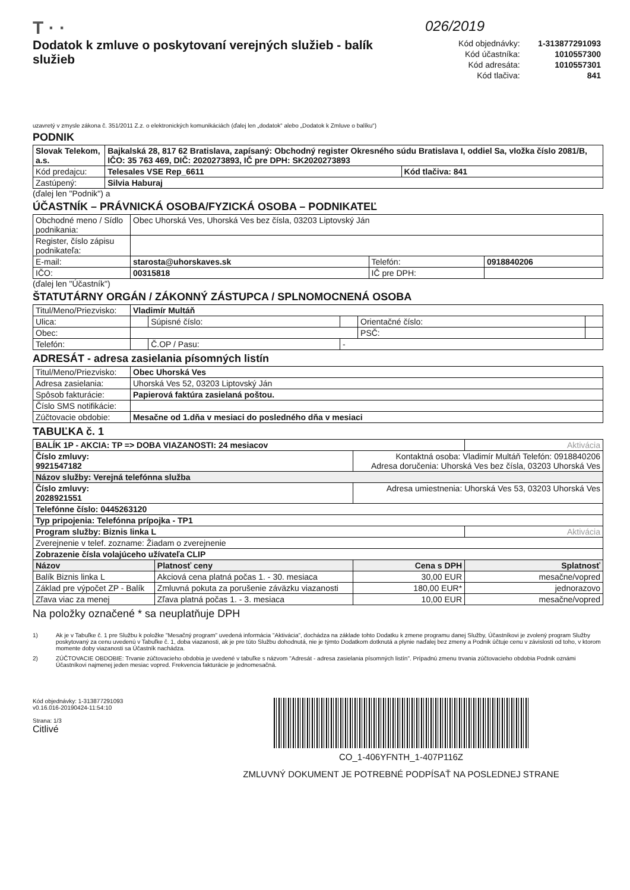T · ·
026/2019
Dodatok k zmluve o poskytovaní verejných služieb - balík služieb
| Kód objednávky: | 1-313877291093 |
| Kód účastníka: | 1010557300 |
| Kód adresáta: | 1010557301 |
| Kód tlačiva: | 841 |
uzavretý v zmysle zákona č. 351/2011 Z.z. o elektronických komunikáciách (ďalej len „dodatok“ alebo „Dodatok k Zmluve o balíku“)
PODNIK
| Slovak Telekom, a.s. | Bajkalská 28, 817 62 Bratislava, zapísaný: Obchodný register Okresného súdu Bratislava I, oddiel Sa, vložka číslo 2081/B, IČO: 35 763 469, DIČ: 2020273893, IČ pre DPH: SK2020273893 | |
| Kód predajcu: | Telesales VSE Rep_6611 | Kód tlačiva: 841 |
| Zastúpený: | Silvia Haburaj | |
(ďalej len "Podnik") a
ÚČASTNÍK – PRÁVNICKÁ OSOBA/FYZICKÁ OSOBA – PODNIKATEĽ
| Obchodné meno / Sídlo podnikania: | Obec Uhorská Ves, Uhorská Ves bez čísla, 03203 Liptovský Ján | | |
| Register, číslo zápisu podnikateľa: | | | |
| E-mail: | starosta@uhorskaves.sk | Telefón: | 0918840206 |
| IČO: | 00315818 | IČ pre DPH: | |
(ďalej len "Účastník")
ŠTATUTÁRNY ORGÁN / ZÁKONNÝ ZÁSTUPCA / SPLNOMOCNENÁ OSOBA
| Titul/Meno/Priezvisko: | Vladimír Multáň | | | | |
| Ulica: | | Súpisné číslo: | | Orientačné číslo: | |
| Obec: | | | | PSČ: | |
| Telefón: | | Č.OP / Pasu: | - | | |
ADRESÁT - adresa zasielania písomných listín
| Titul/Meno/Priezvisko: | Obec Uhorská Ves |
| Adresa zasielania: | Uhorská Ves 52, 03203 Liptovský Ján |
| Spôsob fakturácie: | Papierová faktúra zasielaná poštou. |
| Číslo SMS notifikácie: | |
| Zúčtovacie obdobie: | Mesačne od 1.dňa v mesiaci do posledného dňa v mesiaci |
TABUĽKA č. 1
| BALÍK 1P - AKCIA: TP => DOBA VIAZANOSTI: 24 mesiacov | | | Aktivácia |
| Číslo zmluvy: 9921547182 | | Kontaktná osoba: Vladimír Multáň Telefón: 0918840206 Adresa doručenia: Uhorská Ves bez čísla, 03203 Uhorská Ves | |
| Názov služby: Verejná telefónna služba | | | |
| Číslo zmluvy: 2028921551 | | Adresa umiestnenia: Uhorská Ves 53, 03203 Uhorská Ves | |
| Telefónne číslo: 0445263120 | | | |
| Typ pripojenia: Telefónna prípojka - TP1 | | | |
| Program služby: Biznis linka L | | | Aktivácia |
| Zverejnenie v telef. zozname: Žiadam o zverejnenie | | | |
| Zobrazenie čísla volajúceho užívateľa CLIP | | | |
| Názov | Platnosť ceny | Cena s DPH | Splatnosť |
| Balík Biznis linka L | Akciová cena platná počas 1. - 30. mesiaca | 30,00 EUR | mesačne/vopred |
| Základ pre výpočet ZP - Balík | Zmluvná pokuta za porušenie záväzku viazanosti | 180,00 EUR* | jednorazovo |
| Zľava viac za menej | Zľava platná počas 1. - 3. mesiaca | 10,00 EUR | mesačne/vopred |
Na položky označené * sa neuplatňuje DPH
1) Ak je v Tabuľke č. 1 pre Službu k položke "Mesačný program" uvedená informácia "Aktivácia", dochádza na základe tohto Dodatku k zmene programu danej Služby, Účastníkovi je zvolený program Služby poskytovaný za cenu uvedenú v Tabuľke č. 1, doba viazanosti, ak je pre túto Službu dohodnutá, nie je týmto Dodatkom dotknutá a plynie naďalej bez zmeny a Podnik účtuje cenu v závislosti od toho, v ktorom momente doby viazanosti sa Účastník nachádza.
2) ZÚČTOVACIE OBDOBIE: Trvanie zúčtovacieho obdobia je uvedené v tabuľke s názvom "Adresát - adresa zasielania písomných listín". Prípadnú zmenu trvania zúčtovacieho obdobia Podnik oznámi Účastníkovi najmenej jeden mesiac vopred. Frekvencia fakturácie je jednomesačná.
Kód objednávky: 1-313877291093
v0.16.016-20190424-11:54:10
Strana: 1/3
Citlivé
CO_1-406YFNTH_1-407P116Z
ZMLUVNÝ DOKUMENT JE POTREBNÉ PODPÍSAŤ NA POSLEDNEJ STRANE